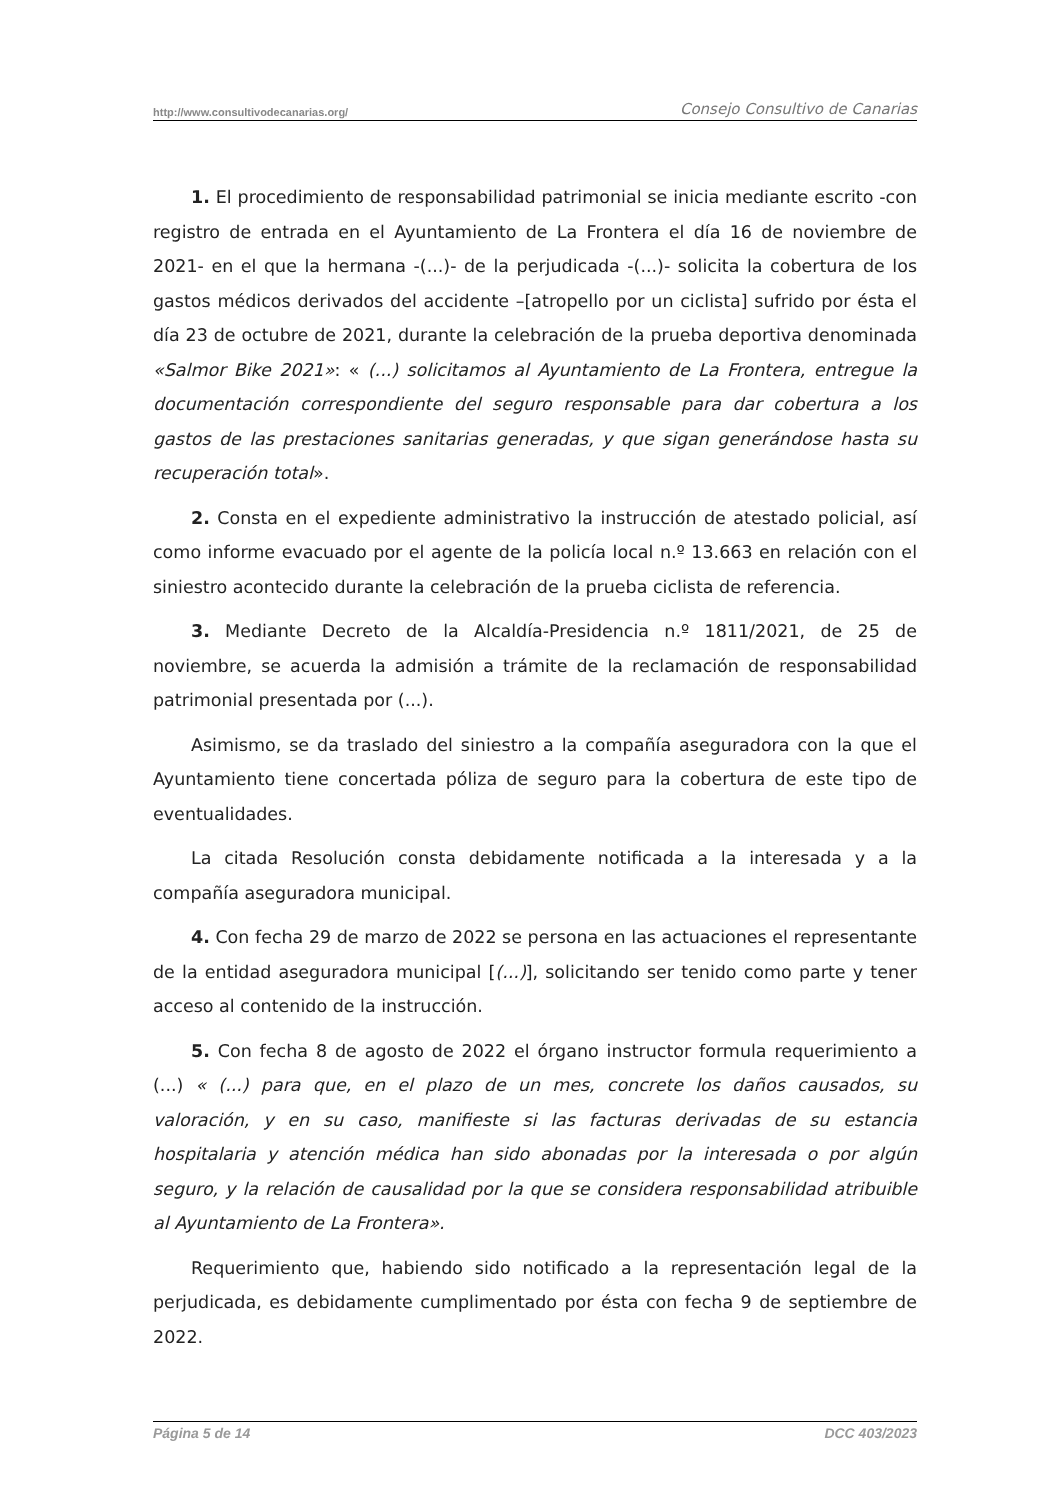http://www.consultivodecanarias.org/ Consejo Consultivo de Canarias
1. El procedimiento de responsabilidad patrimonial se inicia mediante escrito -con registro de entrada en el Ayuntamiento de La Frontera el día 16 de noviembre de 2021- en el que la hermana -(...)- de la perjudicada -(...)- solicita la cobertura de los gastos médicos derivados del accidente –[atropello por un ciclista] sufrido por ésta el día 23 de octubre de 2021, durante la celebración de la prueba deportiva denominada «Salmor Bike 2021»: « (...) solicitamos al Ayuntamiento de La Frontera, entregue la documentación correspondiente del seguro responsable para dar cobertura a los gastos de las prestaciones sanitarias generadas, y que sigan generándose hasta su recuperación total».
2. Consta en el expediente administrativo la instrucción de atestado policial, así como informe evacuado por el agente de la policía local n.º 13.663 en relación con el siniestro acontecido durante la celebración de la prueba ciclista de referencia.
3. Mediante Decreto de la Alcaldía-Presidencia n.º 1811/2021, de 25 de noviembre, se acuerda la admisión a trámite de la reclamación de responsabilidad patrimonial presentada por (...).
Asimismo, se da traslado del siniestro a la compañía aseguradora con la que el Ayuntamiento tiene concertada póliza de seguro para la cobertura de este tipo de eventualidades.
La citada Resolución consta debidamente notificada a la interesada y a la compañía aseguradora municipal.
4. Con fecha 29 de marzo de 2022 se persona en las actuaciones el representante de la entidad aseguradora municipal [(...)], solicitando ser tenido como parte y tener acceso al contenido de la instrucción.
5. Con fecha 8 de agosto de 2022 el órgano instructor formula requerimiento a (...) « (...) para que, en el plazo de un mes, concrete los daños causados, su valoración, y en su caso, manifieste si las facturas derivadas de su estancia hospitalaria y atención médica han sido abonadas por la interesada o por algún seguro, y la relación de causalidad por la que se considera responsabilidad atribuible al Ayuntamiento de La Frontera».
Requerimiento que, habiendo sido notificado a la representación legal de la perjudicada, es debidamente cumplimentado por ésta con fecha 9 de septiembre de 2022.
Página 5 de 14 DCC 403/2023